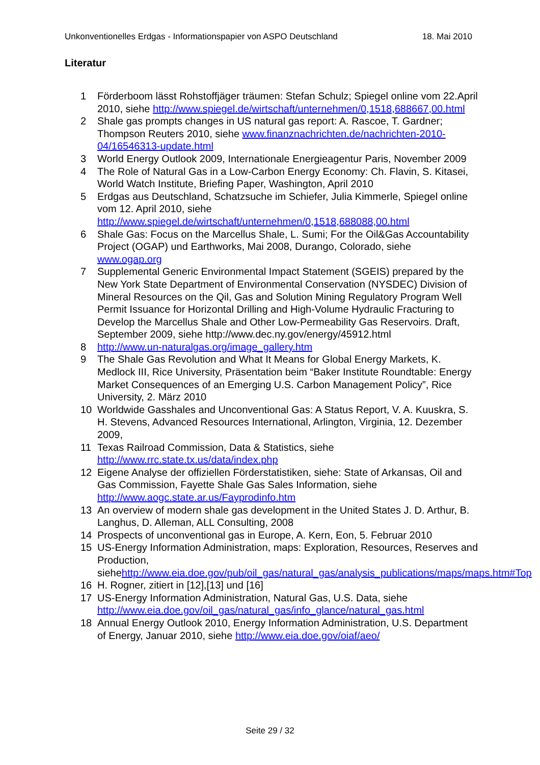Unkonventionelles Erdgas - Informationspapier von ASPO Deutschland 18. Mai 2010
Literatur
1 Förderboom lässt Rohstoffjäger träumen: Stefan Schulz; Spiegel online vom 22.April 2010, siehe http://www.spiegel.de/wirtschaft/unternehmen/0,1518,688667,00.html
2 Shale gas prompts changes in US natural gas report: A. Rascoe, T. Gardner; Thompson Reuters 2010, siehe www.finanznachrichten.de/nachrichten-2010-04/16546313-update.html
3 World Energy Outlook 2009, Internationale Energieagentur Paris, November 2009
4 The Role of Natural Gas in a Low-Carbon Energy Economy: Ch. Flavin, S. Kitasei, World Watch Institute, Briefing Paper, Washington, April 2010
5 Erdgas aus Deutschland, Schatzsuche im Schiefer, Julia Kimmerle, Spiegel online vom 12. April 2010, siehe http://www.spiegel.de/wirtschaft/unternehmen/0,1518,688088,00.html
6 Shale Gas: Focus on the Marcellus Shale, L. Sumi; For the Oil&Gas Accountability Project (OGAP) und Earthworks, Mai 2008, Durango, Colorado, siehe www.ogap.org
7 Supplemental Generic Environmental Impact Statement (SGEIS) prepared by the New York State Department of Environmental Conservation (NYSDEC) Division of Mineral Resources on the Qil, Gas and Solution Mining Regulatory Program Well Permit Issuance for Horizontal Drilling and High-Volume Hydraulic Fracturing to Develop the Marcellus Shale and Other Low-Permeability Gas Reservoirs. Draft, September 2009, siehe http://www.dec.ny.gov/energy/45912.html
8 http://www.un-naturalgas.org/image_gallery.htm
9 The Shale Gas Revolution and What It Means for Global Energy Markets, K. Medlock III, Rice University, Präsentation beim “Baker Institute Roundtable: Energy Market Consequences of an Emerging U.S. Carbon Management Policy”, Rice University, 2. März 2010
10 Worldwide Gasshales and Unconventional Gas: A Status Report, V. A. Kuuskra, S. H. Stevens, Advanced Resources International, Arlington, Virginia, 12. Dezember 2009,
11 Texas Railroad Commission, Data & Statistics, siehe http://www.rrc.state.tx.us/data/index.php
12 Eigene Analyse der offiziellen Förderstatistiken, siehe: State of Arkansas, Oil and Gas Commission, Fayette Shale Gas Sales Information, siehe http://www.aogc.state.ar.us/Fayprodinfo.htm
13 An overview of modern shale gas development in the United States J. D. Arthur, B. Langhus, D. Alleman, ALL Consulting, 2008
14 Prospects of unconventional gas in Europe, A. Kern, Eon, 5. Februar 2010
15 US-Energy Information Administration, maps: Exploration, Resources, Reserves and Production, siehehttp://www.eia.doe.gov/pub/oil_gas/natural_gas/analysis_publications/maps/maps.htm#Top
16 H. Rogner, zitiert in [12],[13] und [16]
17 US-Energy Information Administration, Natural Gas, U.S. Data, siehe http://www.eia.doe.gov/oil_gas/natural_gas/info_glance/natural_gas.html
18 Annual Energy Outlook 2010, Energy Information Administration, U.S. Department of Energy, Januar 2010, siehe http://www.eia.doe.gov/oiaf/aeo/
Seite 29 / 32